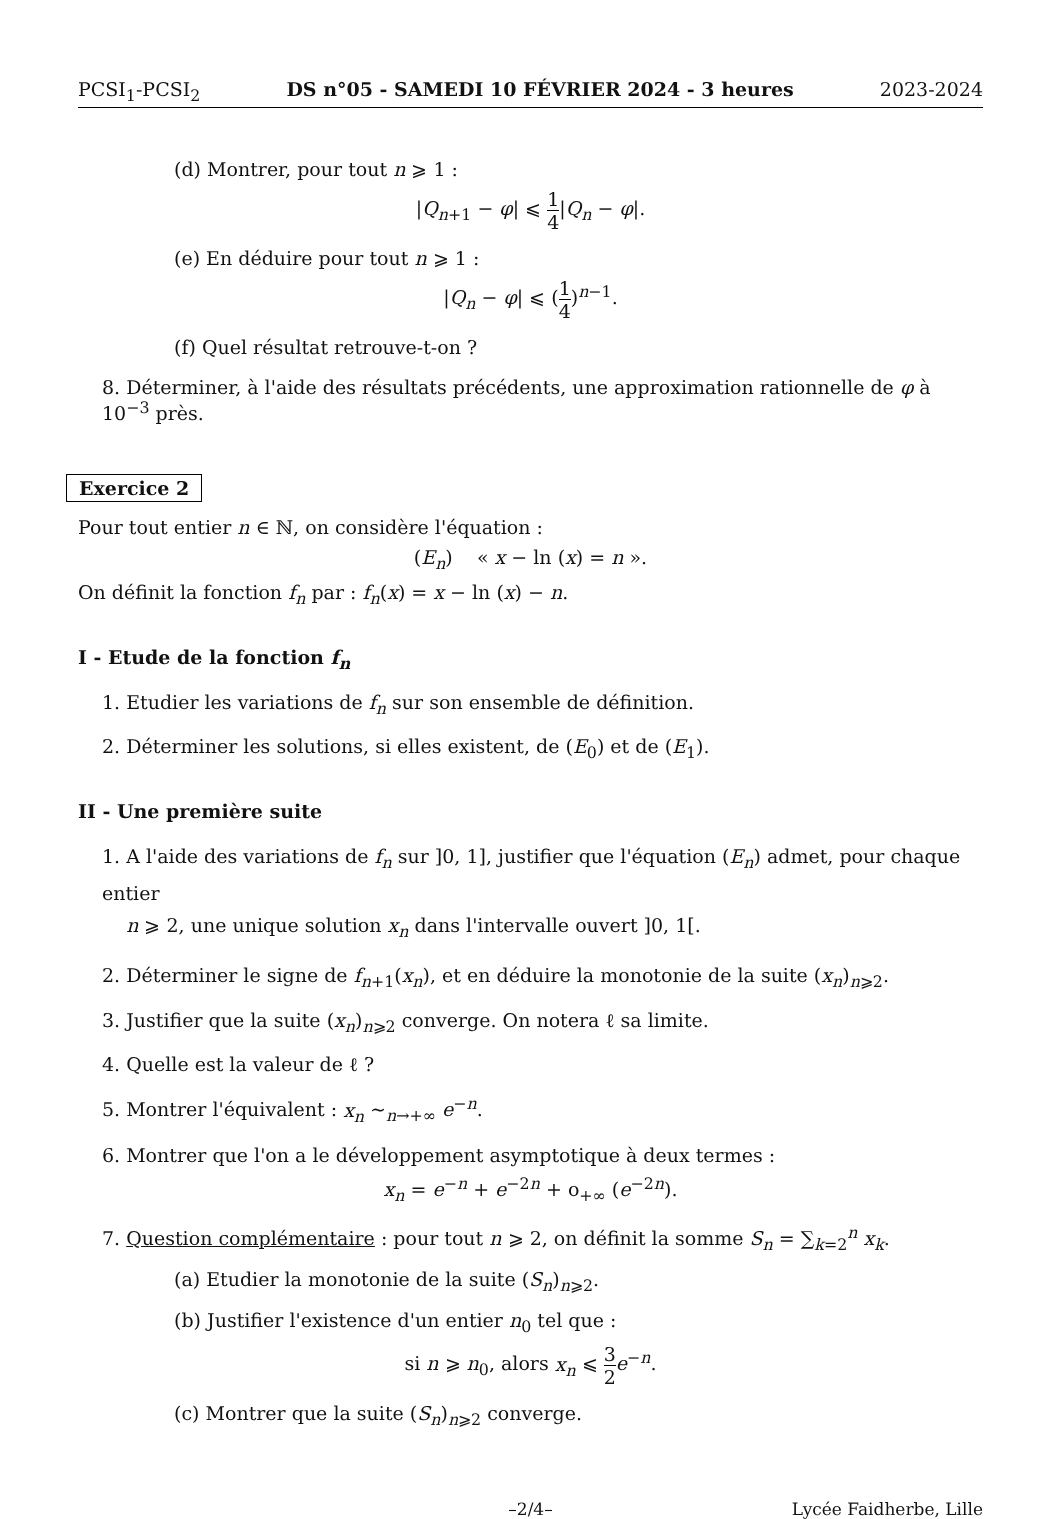PCSI<sub>1</sub>-PCSI<sub>2</sub> DS n°05 - SAMEDI 10 FÉVRIER 2024 - 3 heures 2023-2024
(d) Montrer, pour tout n ⩾ 1 :
|Q<sub>n+1</sub> − φ| ⩽ 1 4|Q<sub>n</sub> − φ|.
(e) En déduire pour tout n ⩾ 1 :
|Q<sub>n</sub> − φ| ⩽ (1 4)<sup>n−1</sup>.
(f) Quel résultat retrouve-t-on ?
8. Déterminer, à l'aide des résultats précédents, une approximation rationnelle de φ à 10<sup>−3</sup> près.
Exercice 2
Pour tout entier n ∈ ℕ, on considère l'équation :
(E<sub>n</sub>) « x − ln (x) = n ».
On définit la fonction f<sub>n</sub> par : f<sub>n</sub>(x) = x − ln (x) − n.
I - Etude de la fonction f<sub>n</sub>
1. Etudier les variations de f<sub>n</sub> sur son ensemble de définition.
2. Déterminer les solutions, si elles existent, de (E<sub>0</sub>) et de (E<sub>1</sub>).
II - Une première suite
1. A l'aide des variations de f<sub>n</sub> sur ]0, 1], justifier que l'équation (E<sub>n</sub>) admet, pour chaque entier
n ⩾ 2, une unique solution x<sub>n</sub> dans l'intervalle ouvert ]0, 1[.
2. Déterminer le signe de f<sub>n+1</sub>(x<sub>n</sub>), et en déduire la monotonie de la suite (x<sub>n</sub>)<sub>n⩾2</sub>.
3. Justifier que la suite (x<sub>n</sub>)<sub>n⩾2</sub> converge. On notera ℓ sa limite.
4. Quelle est la valeur de ℓ ?
5. Montrer l'équivalent : x<sub>n</sub> ∼<sub>n→+∞</sub> e<sup>−n</sup>.
6. Montrer que l'on a le développement asymptotique à deux termes :
x<sub>n</sub> = e<sup>−n</sup> + e<sup>−2n</sup> + o<sub>+∞</sub> (e<sup>−2n</sup>).
7. Question complémentaire : pour tout n ⩾ 2, on définit la somme S<sub>n</sub> = ∑<sub>k=2</sub><sup>n</sup> x<sub>k</sub>.
(a) Etudier la monotonie de la suite (S<sub>n</sub>)<sub>n⩾2</sub>.
(b) Justifier l'existence d'un entier n<sub>0</sub> tel que :
si n ⩾ n<sub>0</sub>, alors x<sub>n</sub> ⩽ 3 2 e<sup>−n</sup>.
(c) Montrer que la suite (S<sub>n</sub>)<sub>n⩾2</sub> converge.
–2/4– Lycée Faidherbe, Lille